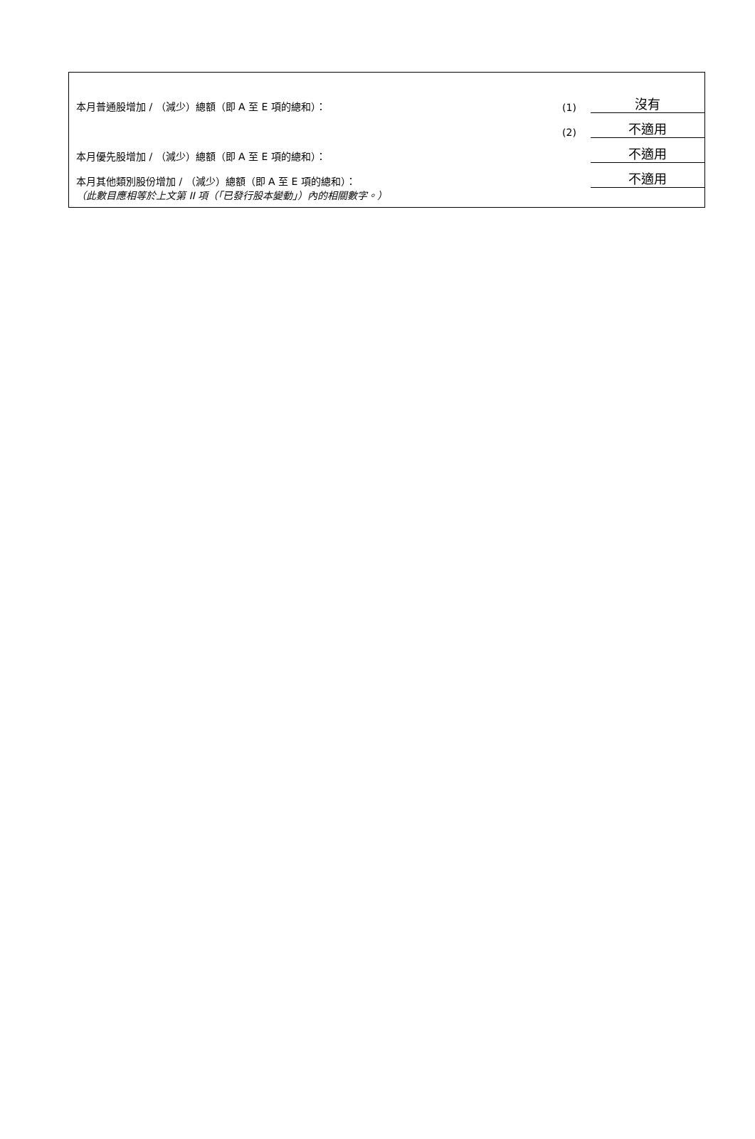| 本月普通股增加 / （減少）總額（即 A 至 E 項的總和）： | (1) | 沒有 |
| | (2) | 不適用 |
| 本月優先股增加 / （減少）總額（即 A 至 E 項的總和）： | | 不適用 |
| 本月其他類別股份增加 / （減少）總額（即 A 至 E 項的總和）： | | 不適用 |
（此數目應相等於上文第 II 項（「已發行股本變動」）內的相關數字。）